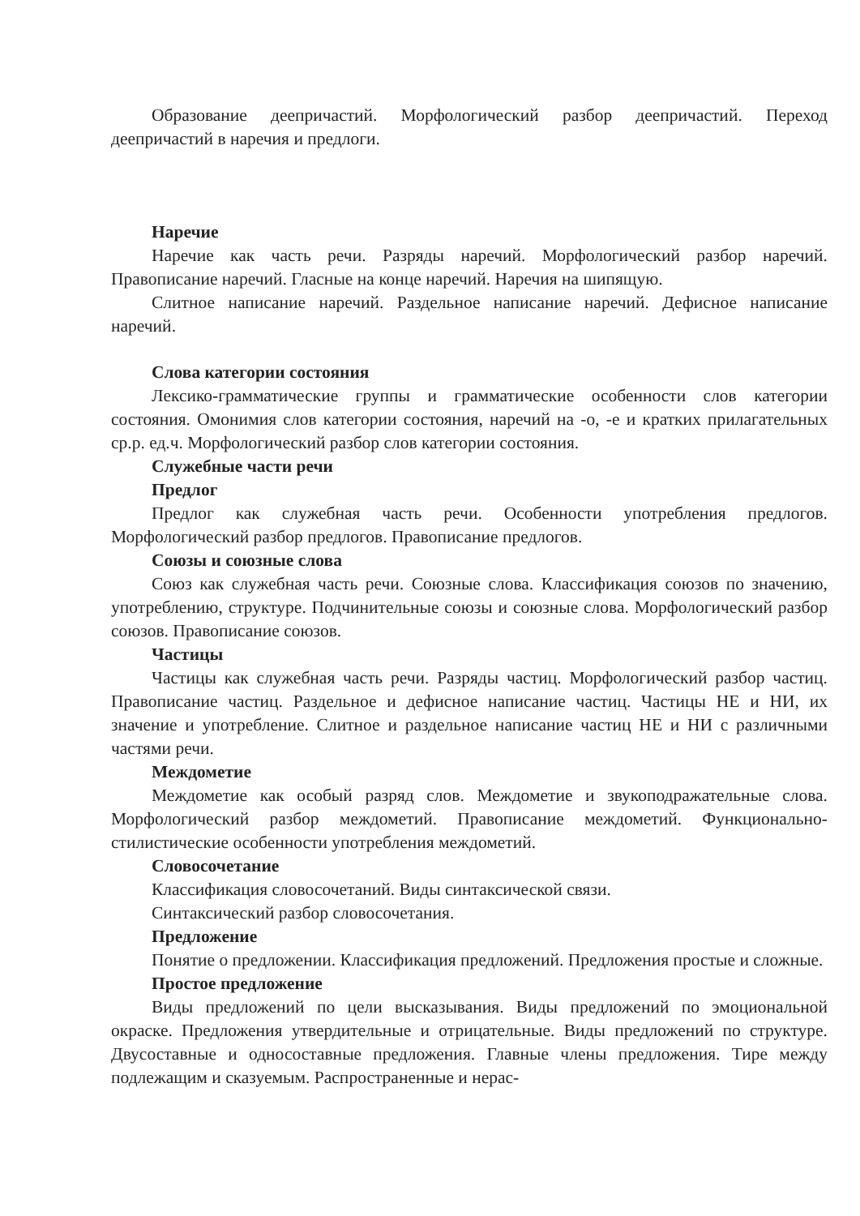Образование деепричастий. Морфологический разбор деепричастий. Переход деепричастий в наречия и предлоги.
Наречие
Наречие как часть речи. Разряды наречий. Морфологический разбор наречий. Правописание наречий. Гласные на конце наречий. Наречия на шипящую.
Слитное написание наречий. Раздельное написание наречий. Дефисное написание наречий.
Слова категории состояния
Лексико-грамматические группы и грамматические особенности слов категории состояния. Омонимия слов категории состояния, наречий на -о, -е и кратких прилагательных ср.р. ед.ч. Морфологический разбор слов категории состояния.
Служебные части речи
Предлог
Предлог как служебная часть речи. Особенности употребления предлогов. Морфологический разбор предлогов. Правописание предлогов.
Союзы и союзные слова
Союз как служебная часть речи. Союзные слова. Классификация союзов по значению, употреблению, структуре. Подчинительные союзы и союзные слова. Морфологический разбор союзов. Правописание союзов.
Частицы
Частицы как служебная часть речи. Разряды частиц. Морфологический разбор частиц. Правописание частиц. Раздельное и дефисное написание частиц. Частицы НЕ и НИ, их значение и употребление. Слитное и раздельное написание частиц НЕ и НИ с различными частями речи.
Междометие
Междометие как особый разряд слов. Междометие и звукоподражательные слова. Морфологический разбор междометий. Правописание междометий. Функционально-стилистические особенности употребления междометий.
Словосочетание
Классификация словосочетаний. Виды синтаксической связи.
Синтаксический разбор словосочетания.
Предложение
Понятие о предложении. Классификация предложений. Предложения простые и сложные.
Простое предложение
Виды предложений по цели высказывания. Виды предложений по эмоциональной окраске. Предложения утвердительные и отрицательные. Виды предложений по структуре. Двусоставные и односоставные предложения. Главные члены предложения. Тире между подлежащим и сказуемым. Распространенные и нерас-